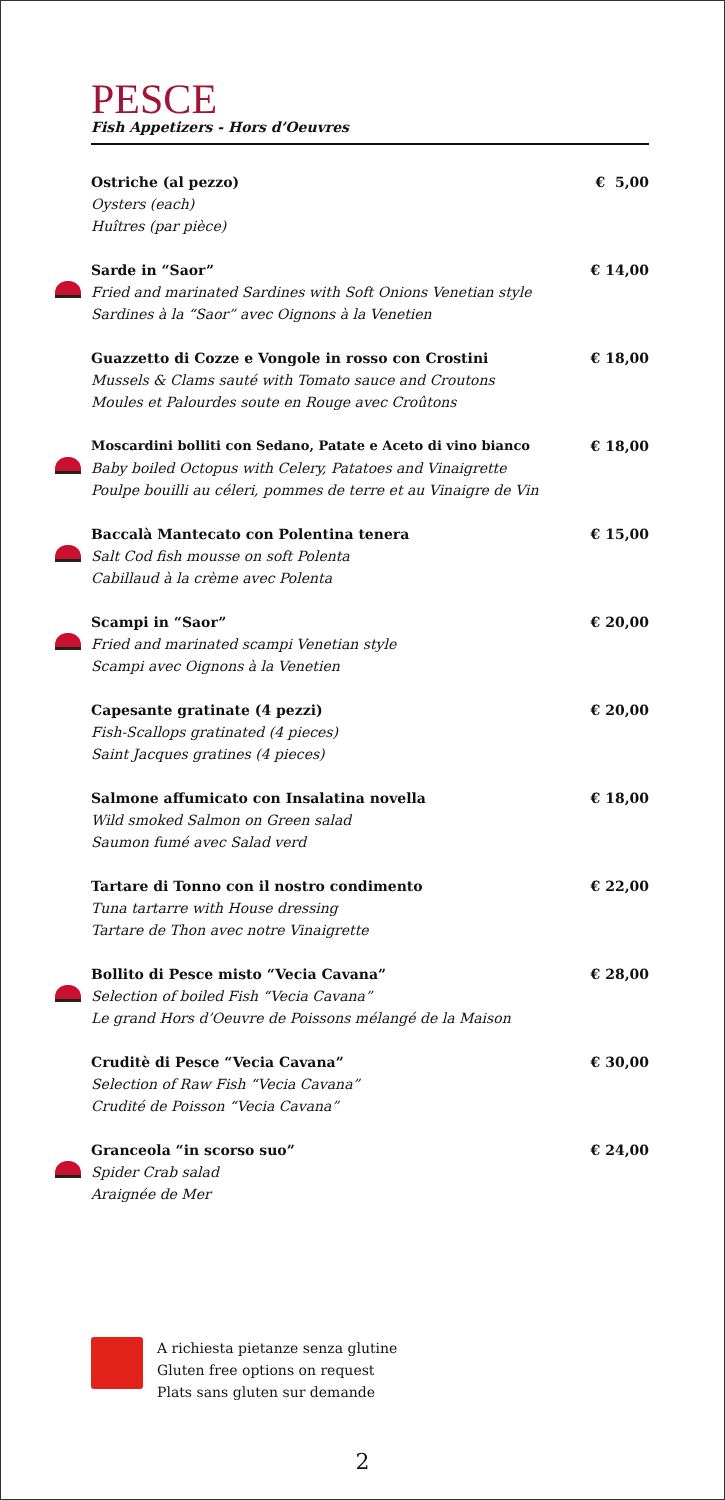PESCE
Fish Appetizers - Hors d’Oeuvres
Ostriche (al pezzo) € 5,00
Oysters (each)
Huîtres (par pièce)
Sarde in “Saor” € 14,00
Fried and marinated Sardines with Soft Onions Venetian style
Sardines à la “Saor” avec Oignons à la Venetien
Guazzetto di Cozze e Vongole in rosso con Crostini € 18,00
Mussels & Clams sauté with Tomato sauce and Croutons
Moules et Palourdes soute en Rouge avec Croûtons
Moscardini bolliti con Sedano, Patate e Aceto di vino bianco € 18,00
Baby boiled Octopus with Celery, Patatoes and Vinaigrette
Poulpe bouilli au céleri, pommes de terre et au Vinaigre de Vin
Baccalà Mantecato con Polentina tenera € 15,00
Salt Cod fish mousse on soft Polenta
Cabillaud à la crème avec Polenta
Scampi in “Saor” € 20,00
Fried and marinated scampi Venetian style
Scampi avec Oignons à la Venetien
Capesante gratinate (4 pezzi) € 20,00
Fish-Scallops gratinated (4 pieces)
Saint Jacques gratines (4 pieces)
Salmone affumicato con Insalatina novella € 18,00
Wild smoked Salmon on Green salad
Saumon fumé avec Salad verd
Tartare di Tonno con il nostro condimento € 22,00
Tuna tartarre with House dressing
Tartare de Thon avec notre Vinaigrette
Bollito di Pesce misto “Vecia Cavana” € 28,00
Selection of boiled Fish “Vecia Cavana”
Le grand Hors d’Oeuvre de Poissons mélangé de la Maison
Cruditè di Pesce “Vecia Cavana” € 30,00
Selection of Raw Fish “Vecia Cavana”
Crudité de Poisson “Vecia Cavana”
Granceola “in scorso suo” € 24,00
Spider Crab salad
Araignée de Mer
A richiesta pietanze senza glutine
Gluten free options on request
Plats sans gluten sur demande
2